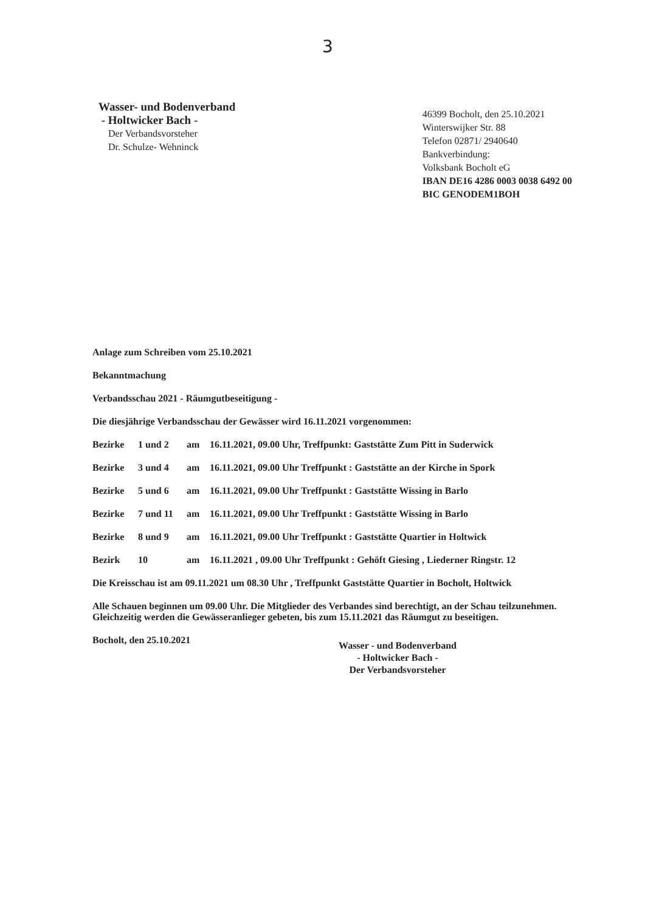3
Wasser- und Bodenverband
- Holtwicker Bach -
Der Verbandsvorsteher
Dr. Schulze- Wehninck
46399 Bocholt, den 25.10.2021
Winterswijker Str. 88
Telefon 02871/ 2940640
Bankverbindung:
Volksbank Bocholt eG
IBAN DE16 4286 0003 0038 6492 00
BIC GENODEM1BOH
Anlage zum Schreiben vom 25.10.2021
Bekanntmachung
Verbandsschau 2021 - Räumgutbeseitigung -
Die diesjährige Verbandsschau der Gewässer wird 16.11.2021 vorgenommen:
Bezirke 1 und 2 am 16.11.2021, 09.00 Uhr, Treffpunkt: Gaststätte Zum Pitt in Suderwick
Bezirke 3 und 4 am 16.11.2021, 09.00 Uhr Treffpunkt : Gaststätte an der Kirche in Spork
Bezirke 5 und 6 am 16.11.2021, 09.00 Uhr Treffpunkt : Gaststätte Wissing in Barlo
Bezirke 7 und 11 am 16.11.2021, 09.00 Uhr Treffpunkt : Gaststätte Wissing in Barlo
Bezirke 8 und 9 am 16.11.2021, 09.00 Uhr Treffpunkt : Gaststätte Quartier in Holtwick
Bezirk 10 am 16.11.2021 , 09.00 Uhr Treffpunkt : Gehöft Giesing , Liederner Ringstr. 12
Die Kreisschau ist am 09.11.2021 um 08.30 Uhr , Treffpunkt Gaststätte Quartier in Bocholt, Holtwick
Alle Schauen beginnen um 09.00 Uhr. Die Mitglieder des Verbandes sind berechtigt, an der Schau teilzunehmen. Gleichzeitig werden die Gewässeranlieger gebeten, bis zum 15.11.2021 das Räumgut zu beseitigen.
Bocholt, den 25.10.2021
Wasser - und Bodenverband
- Holtwicker Bach -
Der Verbandsvorsteher